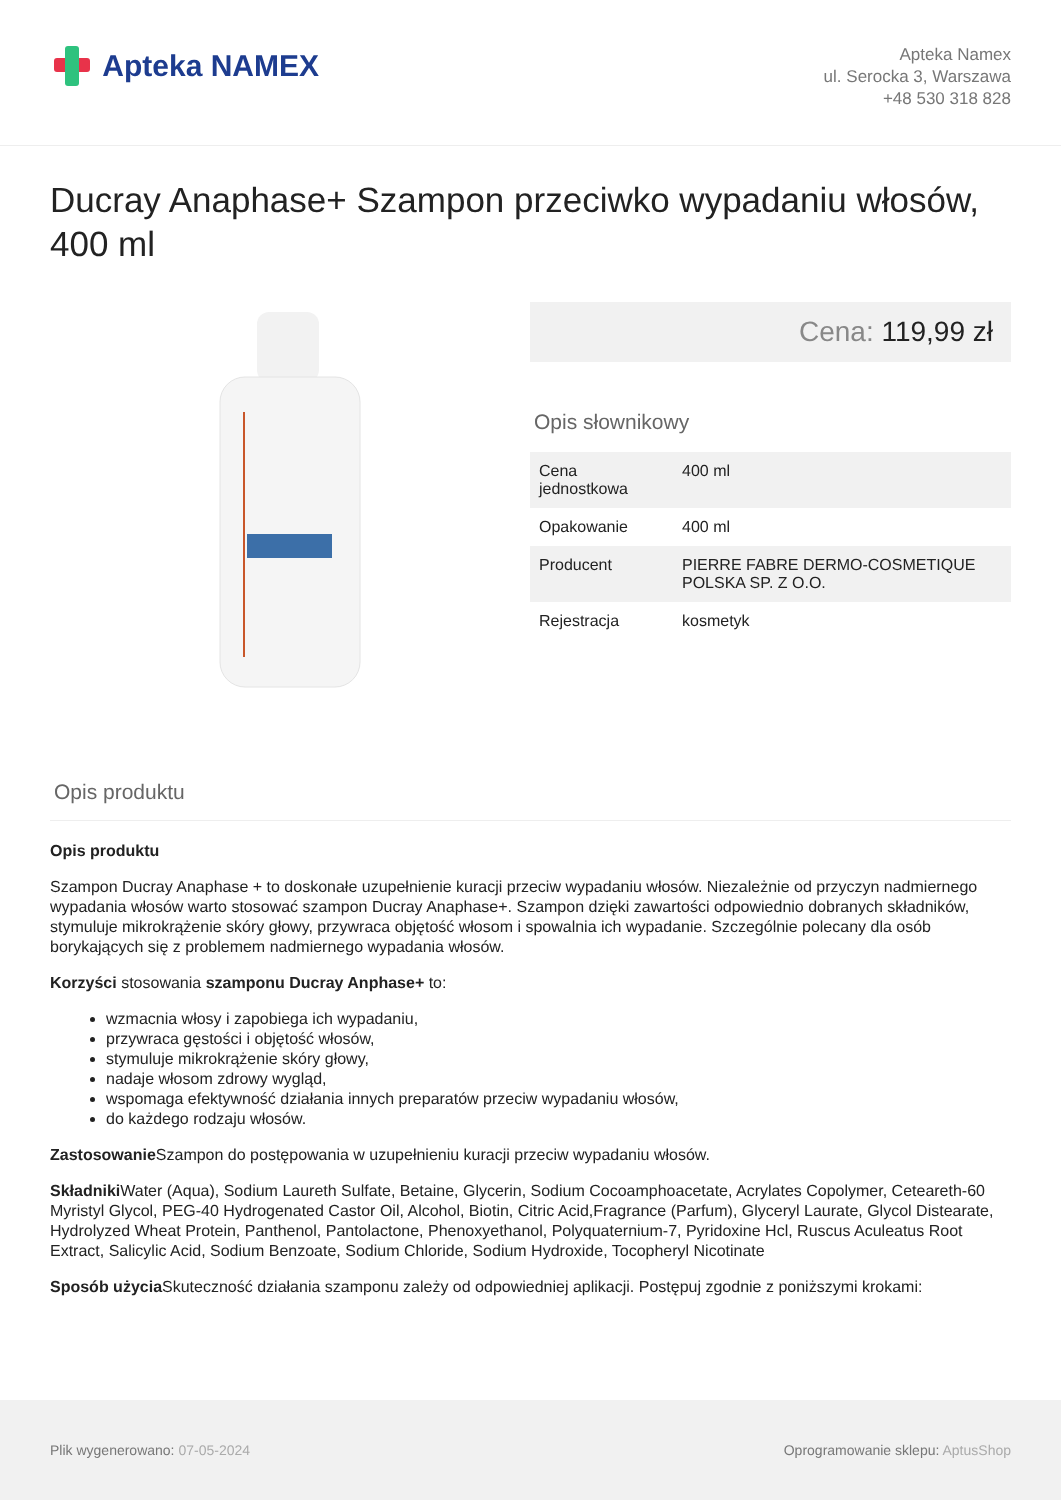Apteka NAMEX
Apteka Namex
ul. Serocka 3, Warszawa
+48 530 318 828
Ducray Anaphase+ Szampon przeciwko wypadaniu włosów, 400 ml
Cena: 119,99 zł
Opis słownikowy
| Cena jednostkowa | 400 ml |
| Opakowanie | 400 ml |
| Producent | PIERRE FABRE DERMO-COSMETIQUE POLSKA SP. Z O.O. |
| Rejestracja | kosmetyk |
Opis produktu
Opis produktu
Szampon Ducray Anaphase + to doskonałe uzupełnienie kuracji przeciw wypadaniu włosów. Niezależnie od przyczyn nadmiernego wypadania włosów warto stosować szampon Ducray Anaphase+. Szampon dzięki zawartości odpowiednio dobranych składników, stymuluje mikrokrążenie skóry głowy, przywraca objętość włosom i spowalnia ich wypadanie. Szczególnie polecany dla osób borykających się z problemem nadmiernego wypadania włosów.
Korzyści stosowania szamponu Ducray Anphase+ to:
wzmacnia włosy i zapobiega ich wypadaniu,
przywraca gęstości i objętość włosów,
stymuluje mikrokrążenie skóry głowy,
nadaje włosom zdrowy wygląd,
wspomaga efektywność działania innych preparatów przeciw wypadaniu włosów,
do każdego rodzaju włosów.
Zastosowanie Szampon do postępowania w uzupełnieniu kuracji przeciw wypadaniu włosów.
Składniki Water (Aqua), Sodium Laureth Sulfate, Betaine, Glycerin, Sodium Cocoamphoacetate, Acrylates Copolymer, Ceteareth-60 Myristyl Glycol, PEG-40 Hydrogenated Castor Oil, Alcohol, Biotin, Citric Acid,Fragrance (Parfum), Glyceryl Laurate, Glycol Distearate, Hydrolyzed Wheat Protein, Panthenol, Pantolactone, Phenoxyethanol, Polyquaternium-7, Pyridoxine Hcl, Ruscus Aculeatus Root Extract, Salicylic Acid, Sodium Benzoate, Sodium Chloride, Sodium Hydroxide, Tocopheryl Nicotinate
Sposób użycia Skuteczność działania szamponu zależy od odpowiedniej aplikacji. Postępuj zgodnie z poniższymi krokami:
Plik wygenerowano: 07-05-2024
Oprogramowanie sklepu: AptusShop